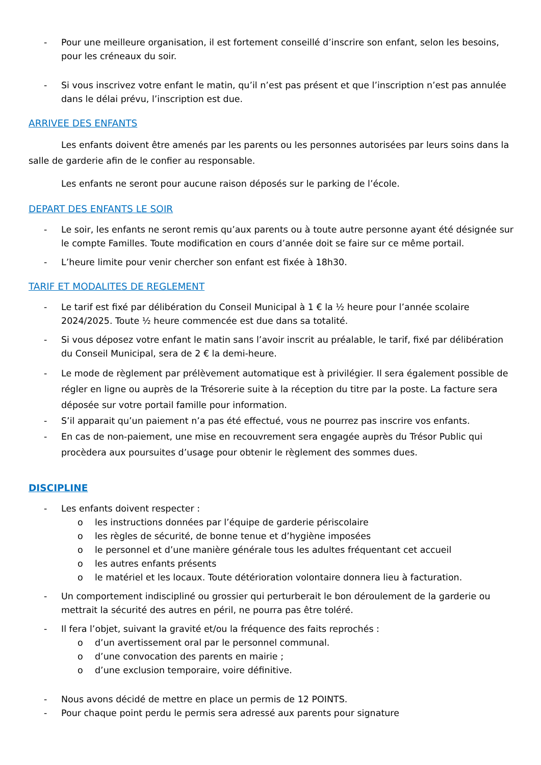- Pour une meilleure organisation, il est fortement conseillé d’inscrire son enfant, selon les besoins, pour les créneaux du soir.
- Si vous inscrivez votre enfant le matin, qu’il n’est pas présent et que l’inscription n’est pas annulée dans le délai prévu, l’inscription est due.
ARRIVEE DES ENFANTS
Les enfants doivent être amenés par les parents ou les personnes autorisées par leurs soins dans la salle de garderie afin de le confier au responsable.
Les enfants ne seront pour aucune raison déposés sur le parking de l’école.
DEPART DES ENFANTS LE SOIR
- Le soir, les enfants ne seront remis qu’aux parents ou à toute autre personne ayant été désignée sur le compte Familles. Toute modification en cours d’année doit se faire sur ce même portail.
- L’heure limite pour venir chercher son enfant est fixée à 18h30.
TARIF ET MODALITES DE REGLEMENT
- Le tarif est fixé par délibération du Conseil Municipal à 1 € la ½ heure pour l’année scolaire 2024/2025. Toute ½ heure commencée est due dans sa totalité.
- Si vous déposez votre enfant le matin sans l’avoir inscrit au préalable, le tarif, fixé par délibération du Conseil Municipal, sera de 2 € la demi-heure.
- Le mode de règlement par prélèvement automatique est à privilégier. Il sera également possible de régler en ligne ou auprès de la Trésorerie suite à la réception du titre par la poste. La facture sera déposée sur votre portail famille pour information.
- S’il apparait qu’un paiement n’a pas été effectué, vous ne pourrez pas inscrire vos enfants.
- En cas de non-paiement, une mise en recouvrement sera engagée auprès du Trésor Public qui procèdera aux poursuites d’usage pour obtenir le règlement des sommes dues.
DISCIPLINE
- Les enfants doivent respecter :
o les instructions données par l’équipe de garderie périscolaire
o les règles de sécurité, de bonne tenue et d’hygiène imposées
o le personnel et d’une manière générale tous les adultes fréquentant cet accueil
o les autres enfants présents
o le matériel et les locaux. Toute détérioration volontaire donnera lieu à facturation.
- Un comportement indiscipliné ou grossier qui perturberait le bon déroulement de la garderie ou mettrait la sécurité des autres en péril, ne pourra pas être toléré.
- Il fera l’objet, suivant la gravité et/ou la fréquence des faits reprochés :
o d’un avertissement oral par le personnel communal.
o d’une convocation des parents en mairie ;
o d’une exclusion temporaire, voire définitive.
- Nous avons décidé de mettre en place un permis de 12 POINTS.
- Pour chaque point perdu le permis sera adressé aux parents pour signature